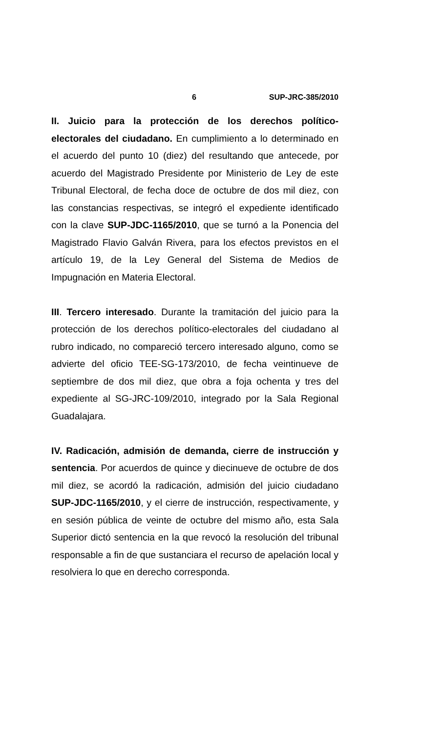6 SUP-JRC-385/2010
II. Juicio para la protección de los derechos político-electorales del ciudadano. En cumplimiento a lo determinado en el acuerdo del punto 10 (diez) del resultando que antecede, por acuerdo del Magistrado Presidente por Ministerio de Ley de este Tribunal Electoral, de fecha doce de octubre de dos mil diez, con las constancias respectivas, se integró el expediente identificado con la clave SUP-JDC-1165/2010, que se turnó a la Ponencia del Magistrado Flavio Galván Rivera, para los efectos previstos en el artículo 19, de la Ley General del Sistema de Medios de Impugnación en Materia Electoral.
III. Tercero interesado. Durante la tramitación del juicio para la protección de los derechos político-electorales del ciudadano al rubro indicado, no compareció tercero interesado alguno, como se advierte del oficio TEE-SG-173/2010, de fecha veintinueve de septiembre de dos mil diez, que obra a foja ochenta y tres del expediente al SG-JRC-109/2010, integrado por la Sala Regional Guadalajara.
IV. Radicación, admisión de demanda, cierre de instrucción y sentencia. Por acuerdos de quince y diecinueve de octubre de dos mil diez, se acordó la radicación, admisión del juicio ciudadano SUP-JDC-1165/2010, y el cierre de instrucción, respectivamente, y en sesión pública de veinte de octubre del mismo año, esta Sala Superior dictó sentencia en la que revocó la resolución del tribunal responsable a fin de que sustanciara el recurso de apelación local y resolviera lo que en derecho corresponda.